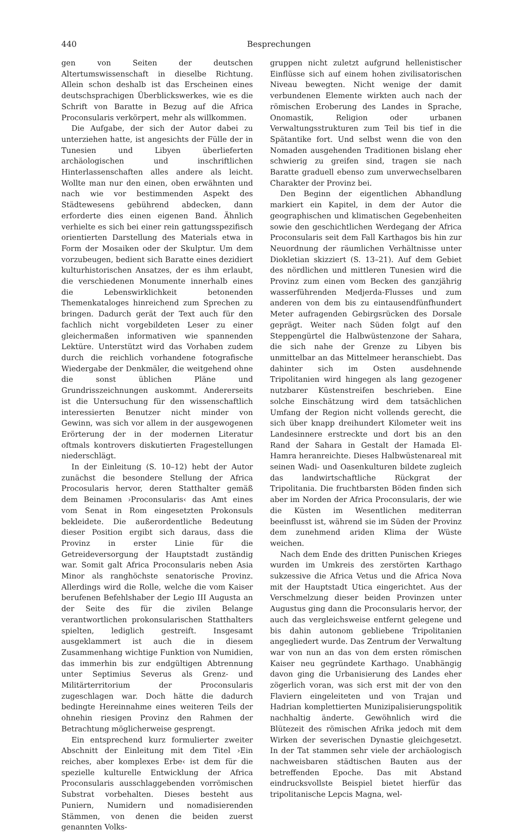440 Besprechungen
gen von Seiten der deutschen Altertumswissenschaft in dieselbe Richtung. Allein schon deshalb ist das Erscheinen eines deutschsprachigen Überblickswerkes, wie es die Schrift von Baratte in Bezug auf die Africa Proconsularis verkörpert, mehr als willkommen.
Die Aufgabe, der sich der Autor dabei zu unterziehen hatte, ist angesichts der Fülle der in Tunesien und Libyen überlieferten archäologischen und inschriftlichen Hinterlassenschaften alles andere als leicht. Wollte man nur den einen, oben erwähnten und nach wie vor bestimmenden Aspekt des Städtewesens gebührend abdecken, dann erforderte dies einen eigenen Band. Ähnlich verhielte es sich bei einer rein gattungsspezifisch orientierten Darstellung des Materials etwa in Form der Mosaiken oder der Skulptur. Um dem vorzubeugen, bedient sich Baratte eines dezidiert kulturhistorischen Ansatzes, der es ihm erlaubt, die verschiedenen Monumente innerhalb eines die Lebenswirklichkeit betonenden Themenkataloges hinreichend zum Sprechen zu bringen. Dadurch gerät der Text auch für den fachlich nicht vorgebildeten Leser zu einer gleichermaßen informativen wie spannenden Lektüre. Unterstützt wird das Vorhaben zudem durch die reichlich vorhandene fotografische Wiedergabe der Denkmäler, die weitgehend ohne die sonst üblichen Pläne und Grundrisszeichnungen auskommt. Andererseits ist die Untersuchung für den wissenschaftlich interessierten Benutzer nicht minder von Gewinn, was sich vor allem in der ausgewogenen Erörterung der in der modernen Literatur oftmals kontrovers diskutierten Fragestellungen niederschlägt.
In der Einleitung (S. 10–12) hebt der Autor zunächst die besondere Stellung der Africa Procosularis hervor, deren Statthalter gemäß dem Beinamen ›Proconsularis‹ das Amt eines vom Senat in Rom eingesetzten Prokonsuls bekleidete. Die außerordentliche Bedeutung dieser Position ergibt sich daraus, dass die Provinz in erster Linie für die Getreideversorgung der Hauptstadt zuständig war. Somit galt Africa Proconsularis neben Asia Minor als ranghöchste senatorische Provinz. Allerdings wird die Rolle, welche die vom Kaiser berufenen Befehlshaber der Legio III Augusta an der Seite des für die zivilen Belange verantwortlichen prokonsularischen Statthalters spielten, lediglich gestreift. Insgesamt ausgeklammert ist auch die in diesem Zusammenhang wichtige Funktion von Numidien, das immerhin bis zur endgültigen Abtrennung unter Septimius Severus als Grenz- und Militärterritorium der Proconsularis zugeschlagen war. Doch hätte die dadurch bedingte Hereinnahme eines weiteren Teils der ohnehin riesigen Provinz den Rahmen der Betrachtung möglicherweise gesprengt.
Ein entsprechend kurz formulierter zweiter Abschnitt der Einleitung mit dem Titel ›Ein reiches, aber komplexes Erbe‹ ist dem für die spezielle kulturelle Entwicklung der Africa Proconsularis ausschlaggebenden vorrömischen Substrat vorbehalten. Dieses besteht aus Puniern, Numidern und nomadisierenden Stämmen, von denen die beiden zuerst genannten Volks-
gruppen nicht zuletzt aufgrund hellenistischer Einflüsse sich auf einem hohen zivilisatorischen Niveau bewegten. Nicht wenige der damit verbundenen Elemente wirkten auch nach der römischen Eroberung des Landes in Sprache, Onomastik, Religion oder urbanen Verwaltungsstrukturen zum Teil bis tief in die Spätantike fort. Und selbst wenn die von den Nomaden ausgehenden Traditionen bislang eher schwierig zu greifen sind, tragen sie nach Baratte graduell ebenso zum unverwechselbaren Charakter der Provinz bei.
Den Beginn der eigentlichen Abhandlung markiert ein Kapitel, in dem der Autor die geographischen und klimatischen Gegebenheiten sowie den geschichtlichen Werdegang der Africa Proconsularis seit dem Fall Karthagos bis hin zur Neuordnung der räumlichen Verhältnisse unter Diokletian skizziert (S. 13–21). Auf dem Gebiet des nördlichen und mittleren Tunesien wird die Provinz zum einen vom Becken des ganzjährig wasserführenden Medjerda-Flusses und zum anderen von dem bis zu eintausendfünfhundert Meter aufragenden Gebirgsrücken des Dorsale geprägt. Weiter nach Süden folgt auf den Steppengürtel die Halbwüstenzone der Sahara, die sich nahe der Grenze zu Libyen bis unmittelbar an das Mittelmeer heranschiebt. Das dahinter sich im Osten ausdehnende Tripolitanien wird hingegen als lang gezogener nutzbarer Küstenstreifen beschrieben. Eine solche Einschätzung wird dem tatsächlichen Umfang der Region nicht vollends gerecht, die sich über knapp dreihundert Kilometer weit ins Landesinnere erstreckte und dort bis an den Rand der Sahara in Gestalt der Hamada El-Hamra heranreichte. Dieses Halbwüstenareal mit seinen Wadi- und Oasenkulturen bildete zugleich das landwirtschaftliche Rückgrat der Tripolitania. Die fruchtbarsten Böden finden sich aber im Norden der Africa Proconsularis, der wie die Küsten im Wesentlichen mediterran beeinflusst ist, während sie im Süden der Provinz dem zunehmend ariden Klima der Wüste weichen.
Nach dem Ende des dritten Punischen Krieges wurden im Umkreis des zerstörten Karthago sukzessive die Africa Vetus und die Africa Nova mit der Hauptstadt Utica eingerichtet. Aus der Verschmelzung dieser beiden Provinzen unter Augustus ging dann die Proconsularis hervor, der auch das vergleichsweise entfernt gelegene und bis dahin autonom gebliebene Tripolitanien angegliedert wurde. Das Zentrum der Verwaltung war von nun an das von dem ersten römischen Kaiser neu gegründete Karthago. Unabhängig davon ging die Urbanisierung des Landes eher zögerlich voran, was sich erst mit der von den Flaviern eingeleiteten und von Trajan und Hadrian komplettierten Munizipalisierungspolitik nachhaltig änderte. Gewöhnlich wird die Blütezeit des römischen Afrika jedoch mit dem Wirken der severischen Dynastie gleichgesetzt. In der Tat stammen sehr viele der archäologisch nachweisbaren städtischen Bauten aus der betreffenden Epoche. Das mit Abstand eindrucksvollste Beispiel bietet hierfür das tripolitanische Lepcis Magna, wel-